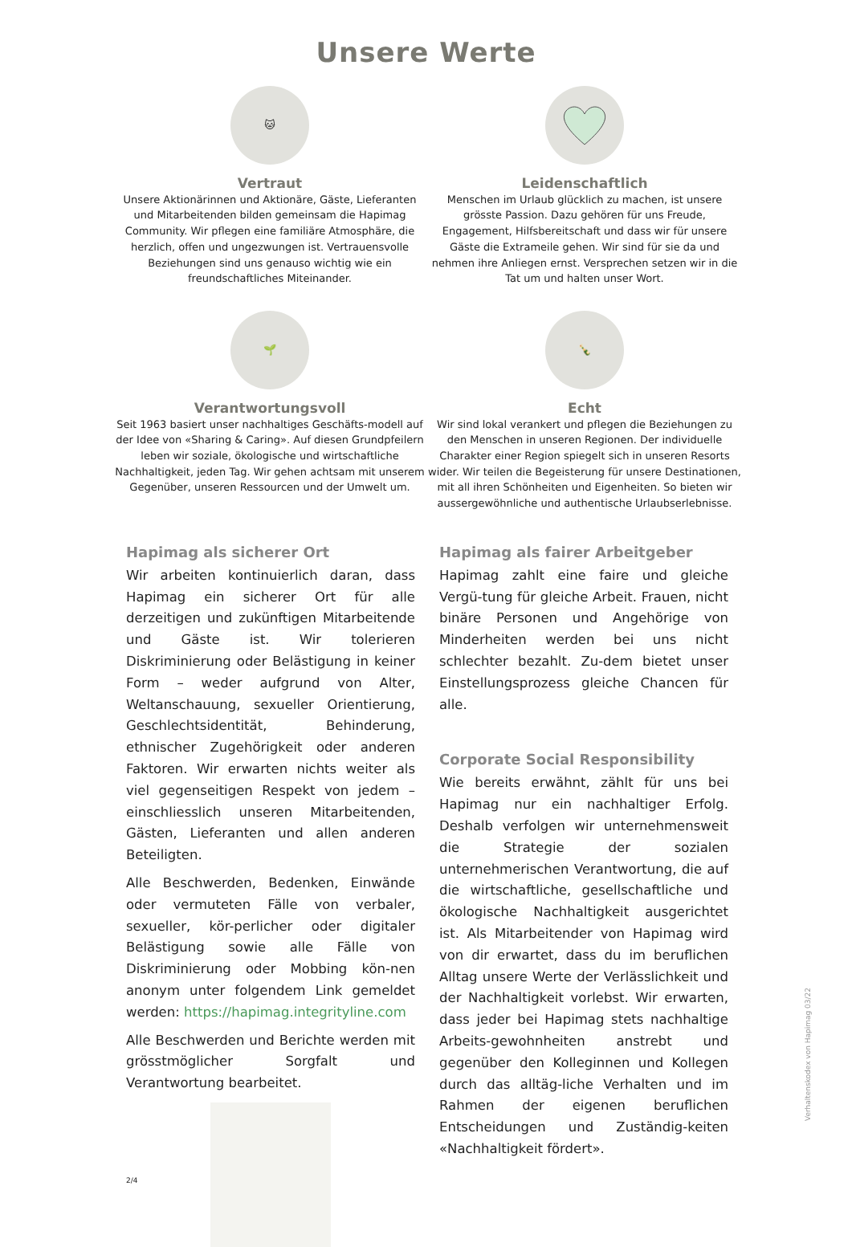Unsere Werte
🐱
Vertraut
Unsere Aktionärinnen und Aktionäre, Gäste, Lieferanten und Mitarbeitenden bilden gemeinsam die Hapimag Community. Wir pflegen eine familiäre Atmosphäre, die herzlich, offen und ungezwungen ist. Vertrauensvolle Beziehungen sind uns genauso wichtig wie ein freundschaftliches Miteinander.
Leidenschaftlich
Menschen im Urlaub glücklich zu machen, ist unsere grösste Passion. Dazu gehören für uns Freude, Engagement, Hilfsbereitschaft und dass wir für unsere Gäste die Extrameile gehen. Wir sind für sie da und nehmen ihre Anliegen ernst. Versprechen setzen wir in die Tat um und halten unser Wort.
🌱
Verantwortungsvoll
Seit 1963 basiert unser nachhaltiges Geschäfts-modell auf der Idee von «Sharing & Caring». Auf diesen Grundpfeilern leben wir soziale, ökologische und wirtschaftliche Nachhaltigkeit, jeden Tag. Wir gehen achtsam mit unserem Gegenüber, unseren Ressourcen und der Umwelt um.
🍾
Echt
Wir sind lokal verankert und pflegen die Beziehungen zu den Menschen in unseren Regionen. Der individuelle Charakter einer Region spiegelt sich in unseren Resorts wider. Wir teilen die Begeisterung für unsere Destinationen, mit all ihren Schönheiten und Eigenheiten. So bieten wir aussergewöhnliche und authentische Urlaubserlebnisse.
Hapimag als sicherer Ort
Wir arbeiten kontinuierlich daran, dass Hapimag ein sicherer Ort für alle derzeitigen und zukünftigen Mitarbeitende und Gäste ist. Wir tolerieren Diskriminierung oder Belästigung in keiner Form – weder aufgrund von Alter, Weltanschauung, sexueller Orientierung, Geschlechtsidentität, Behinderung, ethnischer Zugehörigkeit oder anderen Faktoren. Wir erwarten nichts weiter als viel gegenseitigen Respekt von jedem – einschliesslich unseren Mitarbeitenden, Gästen, Lieferanten und allen anderen Beteiligten.
Alle Beschwerden, Bedenken, Einwände oder vermuteten Fälle von verbaler, sexueller, kör-perlicher oder digitaler Belästigung sowie alle Fälle von Diskriminierung oder Mobbing kön-nen anonym unter folgendem Link gemeldet werden: https://hapimag.integrityline.com
Alle Beschwerden und Berichte werden mit grösstmöglicher Sorgfalt und Verantwortung bearbeitet.
Hapimag als fairer Arbeitgeber
Hapimag zahlt eine faire und gleiche Vergü-tung für gleiche Arbeit. Frauen, nicht binäre Personen und Angehörige von Minderheiten werden bei uns nicht schlechter bezahlt. Zu-dem bietet unser Einstellungsprozess gleiche Chancen für alle.
Corporate Social Responsibility
Wie bereits erwähnt, zählt für uns bei Hapimag nur ein nachhaltiger Erfolg. Deshalb verfolgen wir unternehmensweit die Strategie der sozialen unternehmerischen Verantwortung, die auf die wirtschaftliche, gesellschaftliche und ökologische Nachhaltigkeit ausgerichtet ist. Als Mitarbeitender von Hapimag wird von dir erwartet, dass du im beruflichen Alltag unsere Werte der Verlässlichkeit und der Nachhaltigkeit vorlebst. Wir erwarten, dass jeder bei Hapimag stets nachhaltige Arbeits-gewohnheiten anstrebt und gegenüber den Kolleginnen und Kollegen durch das alltäg-liche Verhalten und im Rahmen der eigenen beruflichen Entscheidungen und Zuständig-keiten «Nachhaltigkeit fördert».
Verhaltenskodex von Hapimag 03/22
2/4